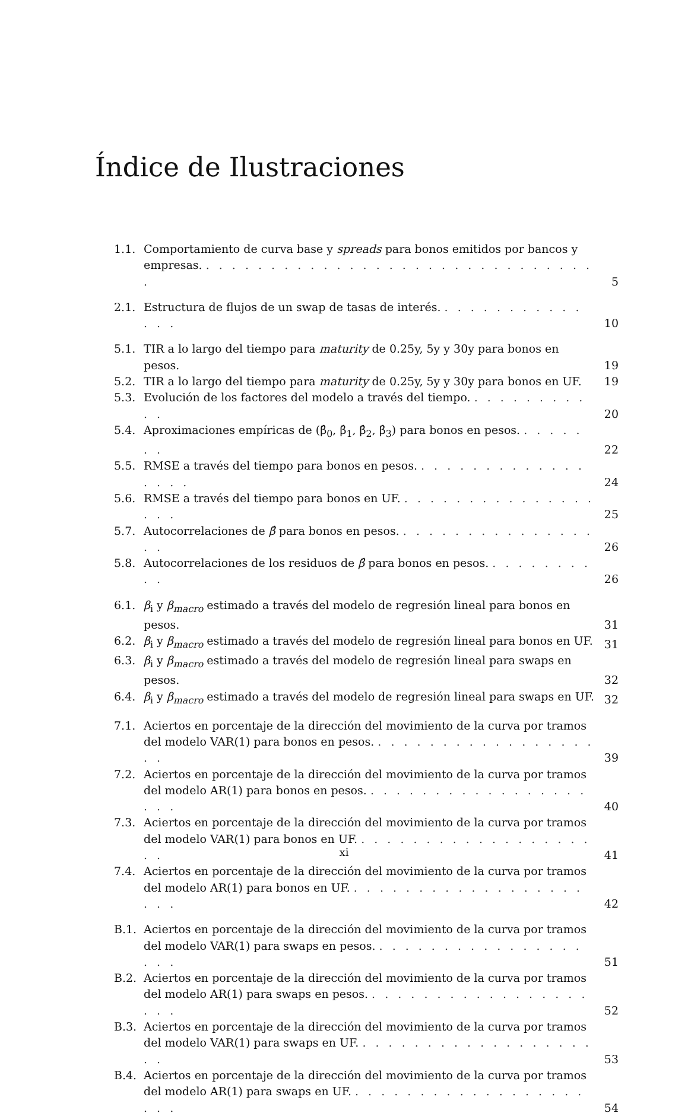Índice de Ilustraciones
1.1. Comportamiento de curva base y spreads para bonos emitidos por bancos y empresas. . . . . . . . . . . . . . . . . . . . . . . . . . . . . . . . 5
2.1. Estructura de flujos de un swap de tasas de interés. . . . . . . . . . . . . . . 10
5.1. TIR a lo largo del tiempo para maturity de 0.25y, 5y y 30y para bonos en pesos. 19
5.2. TIR a lo largo del tiempo para maturity de 0.25y, 5y y 30y para bonos en UF. 19
5.3. Evolución de los factores del modelo a través del tiempo. . . . . . . . . . . . 20
5.4. Aproximaciones empíricas de (β̂<sub>0</sub>, β̂<sub>1</sub>, β̂<sub>2</sub>, β̂<sub>3</sub>) para bonos en pesos. . . . . . . . 22
5.5. RMSE a través del tiempo para bonos en pesos. . . . . . . . . . . . . . . . . . 24
5.6. RMSE a través del tiempo para bonos en UF. . . . . . . . . . . . . . . . . . . 25
5.7. Autocorrelaciones de β̂ para bonos en pesos. . . . . . . . . . . . . . . . . . 26
5.8. Autocorrelaciones de los residuos de β̂ para bonos en pesos. . . . . . . . . . . 26
6.1. β<sub>i</sub> y β<sub>macro</sub> estimado a través del modelo de regresión lineal para bonos en pesos. 31
6.2. β<sub>i</sub> y β<sub>macro</sub> estimado a través del modelo de regresión lineal para bonos en UF. 31
6.3. β<sub>i</sub> y β<sub>macro</sub> estimado a través del modelo de regresión lineal para swaps en pesos. 32
6.4. β<sub>i</sub> y β<sub>macro</sub> estimado a través del modelo de regresión lineal para swaps en UF. 32
7.1. Aciertos en porcentaje de la dirección del movimiento de la curva por tramos del modelo VAR(1) para bonos en pesos. . . . . . . . . . . . . . . . . . . . 39
7.2. Aciertos en porcentaje de la dirección del movimiento de la curva por tramos del modelo AR(1) para bonos en pesos. . . . . . . . . . . . . . . . . . . . . 40
7.3. Aciertos en porcentaje de la dirección del movimiento de la curva por tramos del modelo VAR(1) para bonos en UF. . . . . . . . . . . . . . . . . . . . . 41
7.4. Aciertos en porcentaje de la dirección del movimiento de la curva por tramos del modelo AR(1) para bonos en UF. . . . . . . . . . . . . . . . . . . . . . 42
B.1. Aciertos en porcentaje de la dirección del movimiento de la curva por tramos del modelo VAR(1) para swaps en pesos. . . . . . . . . . . . . . . . . . . . 51
B.2. Aciertos en porcentaje de la dirección del movimiento de la curva por tramos del modelo AR(1) para swaps en pesos. . . . . . . . . . . . . . . . . . . . . 52
B.3. Aciertos en porcentaje de la dirección del movimiento de la curva por tramos del modelo VAR(1) para swaps en UF. . . . . . . . . . . . . . . . . . . . . 53
B.4. Aciertos en porcentaje de la dirección del movimiento de la curva por tramos del modelo AR(1) para swaps en UF. . . . . . . . . . . . . . . . . . . . . . 54
xi